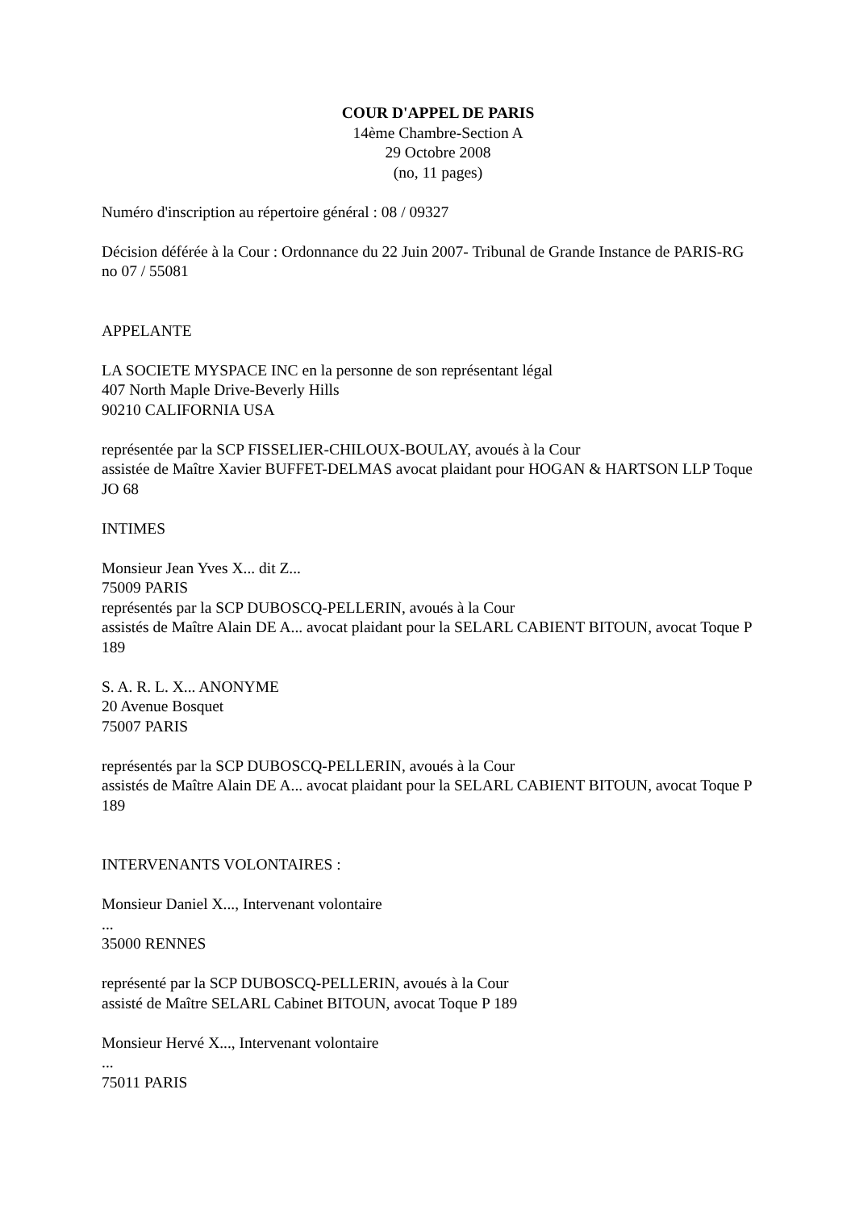COUR D'APPEL DE PARIS
14ème Chambre-Section A
29 Octobre 2008
(no, 11 pages)
Numéro d'inscription au répertoire général : 08 / 09327
Décision déférée à la Cour : Ordonnance du 22 Juin 2007- Tribunal de Grande Instance de PARIS-RG no 07 / 55081
APPELANTE
LA SOCIETE MYSPACE INC en la personne de son représentant légal
407 North Maple Drive-Beverly Hills
90210 CALIFORNIA USA
représentée par la SCP FISSELIER-CHILOUX-BOULAY, avoués à la Cour
assistée de Maître Xavier BUFFET-DELMAS avocat plaidant pour HOGAN & HARTSON LLP Toque JO 68
INTIMES
Monsieur Jean Yves X... dit Z...
75009 PARIS
représentés par la SCP DUBOSCQ-PELLERIN, avoués à la Cour
assistés de Maître Alain DE A... avocat plaidant pour la SELARL CABIENT BITOUN, avocat Toque P 189
S. A. R. L. X... ANONYME
20 Avenue Bosquet
75007 PARIS
représentés par la SCP DUBOSCQ-PELLERIN, avoués à la Cour
assistés de Maître Alain DE A... avocat plaidant pour la SELARL CABIENT BITOUN, avocat Toque P 189
INTERVENANTS VOLONTAIRES :
Monsieur Daniel X..., Intervenant volontaire
...
35000 RENNES
représenté par la SCP DUBOSCQ-PELLERIN, avoués à la Cour
assisté de Maître SELARL Cabinet BITOUN, avocat Toque P 189
Monsieur Hervé X..., Intervenant volontaire
...
75011 PARIS